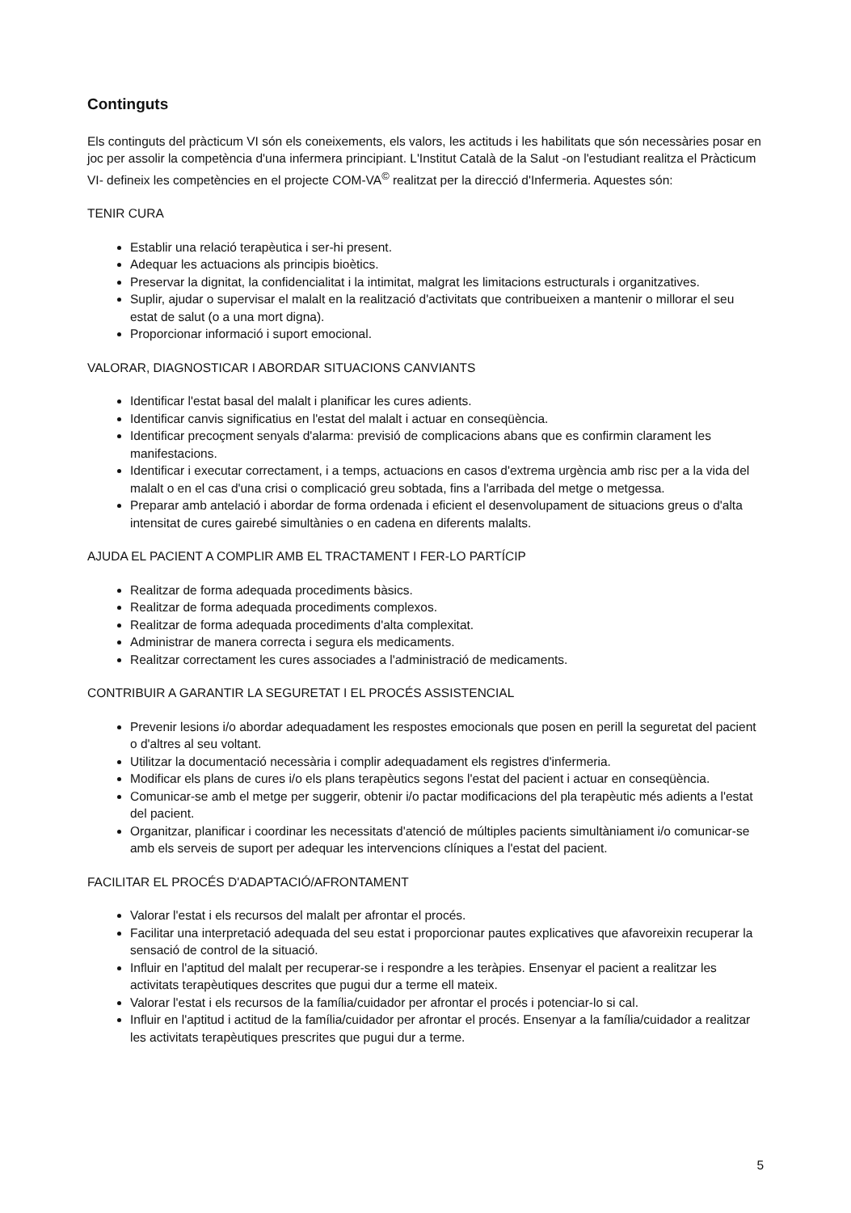Continguts
Els continguts del pràcticum VI són els coneixements, els valors, les actituds i les habilitats que són necessàries posar en joc per assolir la competència d'una infermera principiant. L'Institut Català de la Salut -on l'estudiant realitza el Pràcticum VI- defineix les competències en el projecte COM-VA<sup>©</sup> realitzat per la direcció d'Infermeria. Aquestes són:
TENIR CURA
Establir una relació terapèutica i ser-hi present.
Adequar les actuacions als principis bioètics.
Preservar la dignitat, la confidencialitat i la intimitat, malgrat les limitacions estructurals i organitzatives.
Suplir, ajudar o supervisar el malalt en la realització d'activitats que contribueixen a mantenir o millorar el seu estat de salut (o a una mort digna).
Proporcionar informació i suport emocional.
VALORAR, DIAGNOSTICAR I ABORDAR SITUACIONS CANVIANTS
Identificar l'estat basal del malalt i planificar les cures adients.
Identificar canvis significatius en l'estat del malalt i actuar en conseqüència.
Identificar precoçment senyals d'alarma: previsió de complicacions abans que es confirmin clarament les manifestacions.
Identificar i executar correctament, i a temps, actuacions en casos d'extrema urgència amb risc per a la vida del malalt o en el cas d'una crisi o complicació greu sobtada, fins a l'arribada del metge o metgessa.
Preparar amb antelació i abordar de forma ordenada i eficient el desenvolupament de situacions greus o d'alta intensitat de cures gairebé simultànies o en cadena en diferents malalts.
AJUDA EL PACIENT A COMPLIR AMB EL TRACTAMENT I FER-LO PARTÍCIP
Realitzar de forma adequada procediments bàsics.
Realitzar de forma adequada procediments complexos.
Realitzar de forma adequada procediments d'alta complexitat.
Administrar de manera correcta i segura els medicaments.
Realitzar correctament les cures associades a l'administració de medicaments.
CONTRIBUIR A GARANTIR LA SEGURETAT I EL PROCÉS ASSISTENCIAL
Prevenir lesions i/o abordar adequadament les respostes emocionals que posen en perill la seguretat del pacient o d'altres al seu voltant.
Utilitzar la documentació necessària i complir adequadament els registres d'infermeria.
Modificar els plans de cures i/o els plans terapèutics segons l'estat del pacient i actuar en conseqüència.
Comunicar-se amb el metge per suggerir, obtenir i/o pactar modificacions del pla terapèutic més adients a l'estat del pacient.
Organitzar, planificar i coordinar les necessitats d'atenció de múltiples pacients simultàniament i/o comunicar-se amb els serveis de suport per adequar les intervencions clíniques a l'estat del pacient.
FACILITAR EL PROCÉS D'ADAPTACIÓ/AFRONTAMENT
Valorar l'estat i els recursos del malalt per afrontar el procés.
Facilitar una interpretació adequada del seu estat i proporcionar pautes explicatives que afavoreixin recuperar la sensació de control de la situació.
Influir en l'aptitud del malalt per recuperar-se i respondre a les teràpies. Ensenyar el pacient a realitzar les activitats terapèutiques descrites que pugui dur a terme ell mateix.
Valorar l'estat i els recursos de la família/cuidador per afrontar el procés i potenciar-lo si cal.
Influir en l'aptitud i actitud de la família/cuidador per afrontar el procés. Ensenyar a la família/cuidador a realitzar les activitats terapèutiques prescrites que pugui dur a terme.
5